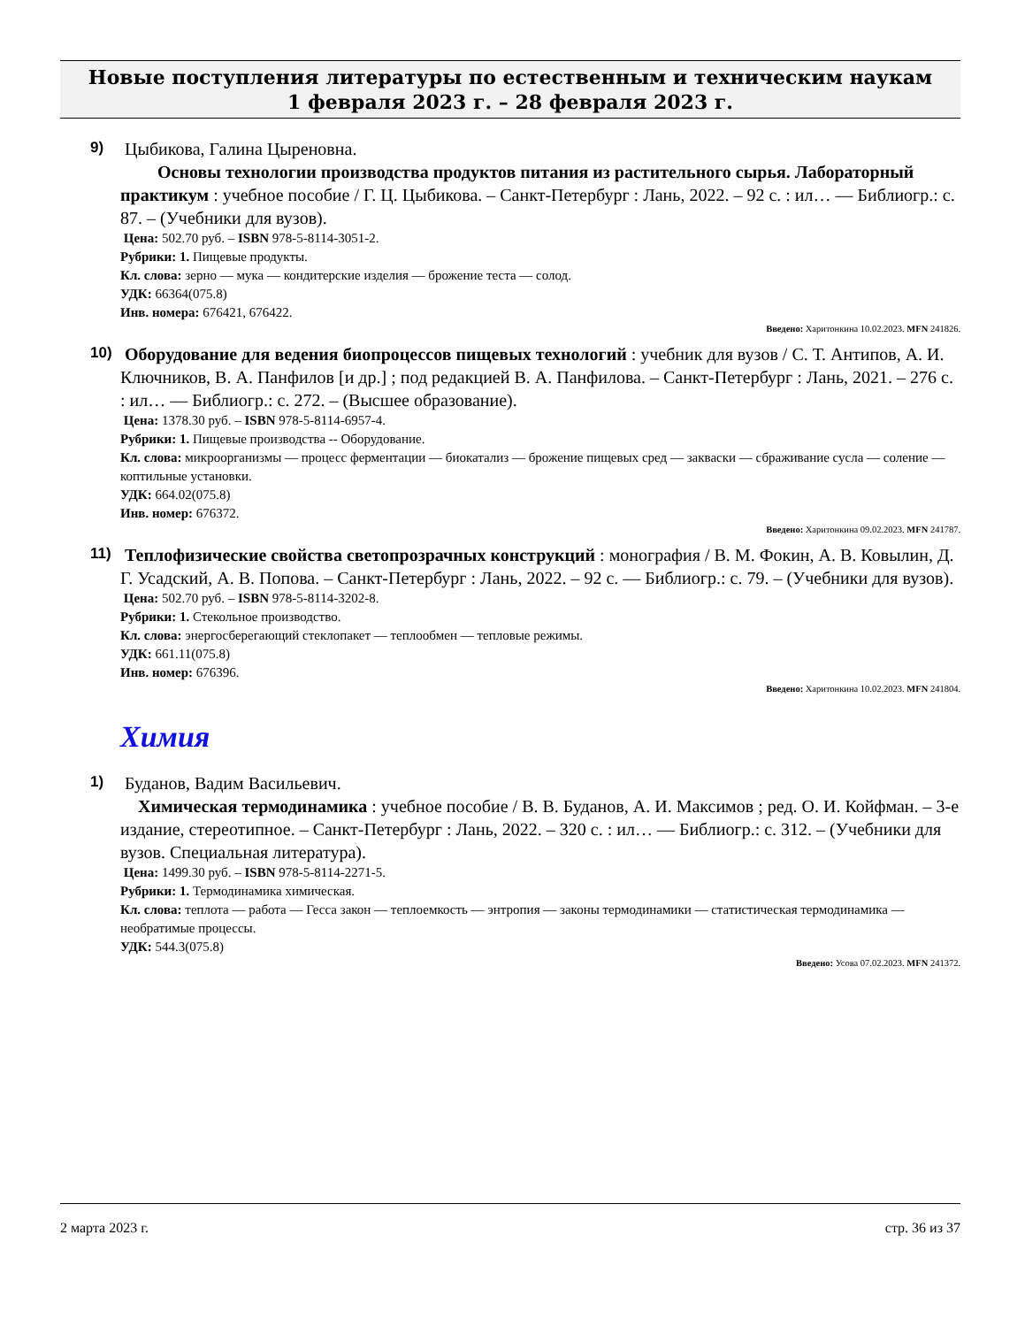Новые поступления литературы по естественным и техническим наукам
1 февраля 2023 г. – 28 февраля 2023 г.
9)
Цыбикова, Галина Цыреновна.
Основы технологии производства продуктов питания из растительного сырья. Лабораторный практикум : учебное пособие / Г. Ц. Цыбикова. – Санкт-Петербург : Лань, 2022. – 92 с. : ил… — Библиогр.: с. 87. – (Учебники для вузов).
Цена: 502.70 руб. – ISBN 978-5-8114-3051-2.
Рубрики: 1. Пищевые продукты.
Кл. слова: зерно — мука — кондитерские изделия — брожение теста — солод.
УДК: 66364(075.8)
Инв. номера: 676421, 676422.
Введено: Харитонкина 10.02.2023. MFN 241826.
10)
Оборудование для ведения биопроцессов пищевых технологий : учебник для вузов / С. Т. Антипов, А. И. Ключников, В. А. Панфилов [и др.] ; под редакцией В. А. Панфилова. – Санкт-Петербург : Лань, 2021. – 276 с. : ил… — Библиогр.: с. 272. – (Высшее образование).
Цена: 1378.30 руб. – ISBN 978-5-8114-6957-4.
Рубрики: 1. Пищевые производства -- Оборудование.
Кл. слова: микроорганизмы — процесс ферментации — биокатализ — брожение пищевых сред — закваски — сбраживание сусла — соление — коптильные установки.
УДК: 664.02(075.8)
Инв. номер: 676372.
Введено: Харитонкина 09.02.2023. MFN 241787.
11)
Теплофизические свойства светопрозрачных конструкций : монография / В. М. Фокин, А. В. Ковылин, Д. Г. Усадский, А. В. Попова. – Санкт-Петербург : Лань, 2022. – 92 с. — Библиогр.: с. 79. – (Учебники для вузов).
Цена: 502.70 руб. – ISBN 978-5-8114-3202-8.
Рубрики: 1. Стекольное производство.
Кл. слова: энергосберегающий стеклопакет — теплообмен — тепловые режимы.
УДК: 661.11(075.8)
Инв. номер: 676396.
Введено: Харитонкина 10.02.2023. MFN 241804.
Химия
1)
Буданов, Вадим Васильевич.
Химическая термодинамика : учебное пособие / В. В. Буданов, А. И. Максимов ; ред. О. И. Койфман. – 3-е издание, стереотипное. – Санкт-Петербург : Лань, 2022. – 320 с. : ил… — Библиогр.: с. 312. – (Учебники для вузов. Специальная литература).
Цена: 1499.30 руб. – ISBN 978-5-8114-2271-5.
Рубрики: 1. Термодинамика химическая.
Кл. слова: теплота — работа — Гесса закон — теплоемкость — энтропия — законы термодинамики — статистическая термодинамика — необратимые процессы.
УДК: 544.3(075.8)
Введено: Усова 07.02.2023. MFN 241372.
2 марта 2023 г. стр. 36 из 37